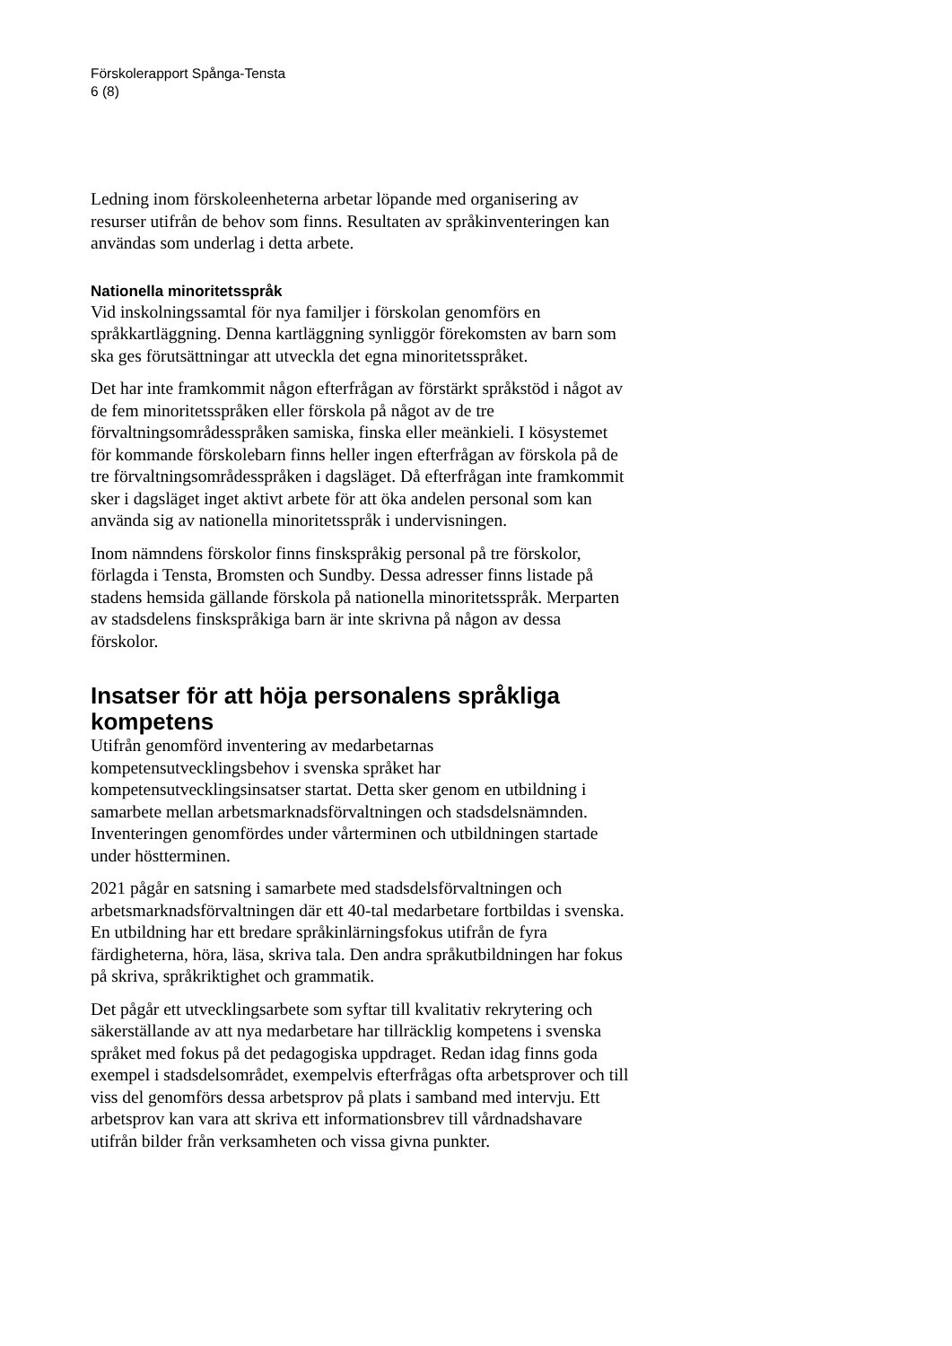Förskolerapport Spånga-Tensta
6 (8)
Ledning inom förskoleenheterna arbetar löpande med organisering av resurser utifrån de behov som finns. Resultaten av språkinventeringen kan användas som underlag i detta arbete.
Nationella minoritetsspråk
Vid inskolningssamtal för nya familjer i förskolan genomförs en språkkartläggning. Denna kartläggning synliggör förekomsten av barn som ska ges förutsättningar att utveckla det egna minoritetsspråket.
Det har inte framkommit någon efterfrågan av förstärkt språkstöd i något av de fem minoritetsspråken eller förskola på något av de tre förvaltningsområdesspråken samiska, finska eller meänkieli. I kösystemet för kommande förskolebarn finns heller ingen efterfrågan av förskola på de tre förvaltningsområdesspråken i dagsläget. Då efterfrågan inte framkommit sker i dagsläget inget aktivt arbete för att öka andelen personal som kan använda sig av nationella minoritetsspråk i undervisningen.
Inom nämndens förskolor finns finskspråkig personal på tre förskolor, förlagda i Tensta, Bromsten och Sundby. Dessa adresser finns listade på stadens hemsida gällande förskola på nationella minoritetsspråk. Merparten av stadsdelens finskspråkiga barn är inte skrivna på någon av dessa förskolor.
Insatser för att höja personalens språkliga kompetens
Utifrån genomförd inventering av medarbetarnas kompetensutvecklingsbehov i svenska språket har kompetensutvecklingsinsatser startat. Detta sker genom en utbildning i samarbete mellan arbetsmarknadsförvaltningen och stadsdelsnämnden. Inventeringen genomfördes under vårterminen och utbildningen startade under höstterminen.
2021 pågår en satsning i samarbete med stadsdelsförvaltningen och arbetsmarknadsförvaltningen där ett 40-tal medarbetare fortbildas i svenska. En utbildning har ett bredare språkinlärningsfokus utifrån de fyra färdigheterna, höra, läsa, skriva tala. Den andra språkutbildningen har fokus på skriva, språkriktighet och grammatik.
Det pågår ett utvecklingsarbete som syftar till kvalitativ rekrytering och säkerställande av att nya medarbetare har tillräcklig kompetens i svenska språket med fokus på det pedagogiska uppdraget. Redan idag finns goda exempel i stadsdelsområdet, exempelvis efterfrågas ofta arbetsprover och till viss del genomförs dessa arbetsprov på plats i samband med intervju. Ett arbetsprov kan vara att skriva ett informationsbrev till vårdnadshavare utifrån bilder från verksamheten och vissa givna punkter.